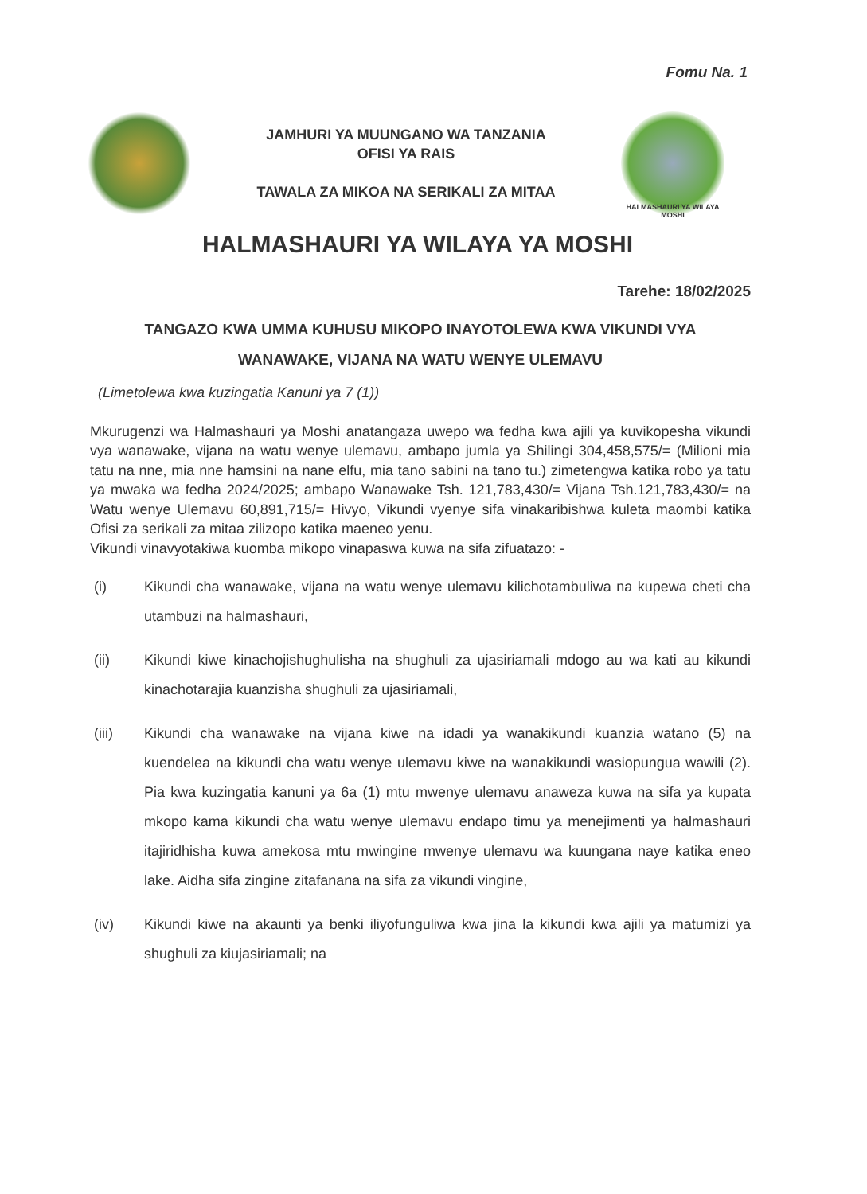Fomu Na. 1
JAMHURI YA MUUNGANO WA TANZANIA
OFISI YA RAIS
TAWALA ZA MIKOA NA SERIKALI ZA MITAA
HALMASHAURI YA WILAYA MOSHI
HALMASHAURI YA WILAYA YA MOSHI
Tarehe: 18/02/2025
TANGAZO KWA UMMA KUHUSU MIKOPO INAYOTOLEWA KWA VIKUNDI VYA
WANAWAKE, VIJANA NA WATU WENYE ULEMAVU
(Limetolewa kwa kuzingatia Kanuni ya 7 (1))
Mkurugenzi wa Halmashauri ya Moshi anatangaza uwepo wa fedha kwa ajili ya kuvikopesha vikundi vya wanawake, vijana na watu wenye ulemavu, ambapo jumla ya Shilingi 304,458,575/= (Milioni mia tatu na nne, mia nne hamsini na nane elfu, mia tano sabini na tano tu.) zimetengwa katika robo ya tatu ya mwaka wa fedha 2024/2025; ambapo Wanawake Tsh. 121,783,430/= Vijana Tsh.121,783,430/= na Watu wenye Ulemavu 60,891,715/= Hivyo, Vikundi vyenye sifa vinakaribishwa kuleta maombi katika Ofisi za serikali za mitaa zilizopo katika maeneo yenu.
Vikundi vinavyotakiwa kuomba mikopo vinapaswa kuwa na sifa zifuatazo: -
(i) Kikundi cha wanawake, vijana na watu wenye ulemavu kilichotambuliwa na kupewa cheti cha utambuzi na halmashauri,
(ii) Kikundi kiwe kinachojishughulisha na shughuli za ujasiriamali mdogo au wa kati au kikundi kinachotarajia kuanzisha shughuli za ujasiriamali,
(iii) Kikundi cha wanawake na vijana kiwe na idadi ya wanakikundi kuanzia watano (5) na kuendelea na kikundi cha watu wenye ulemavu kiwe na wanakikundi wasiopungua wawili (2). Pia kwa kuzingatia kanuni ya 6a (1) mtu mwenye ulemavu anaweza kuwa na sifa ya kupata mkopo kama kikundi cha watu wenye ulemavu endapo timu ya menejimenti ya halmashauri itajiridhisha kuwa amekosa mtu mwingine mwenye ulemavu wa kuungana naye katika eneo lake. Aidha sifa zingine zitafanana na sifa za vikundi vingine,
(iv) Kikundi kiwe na akaunti ya benki iliyofunguliwa kwa jina la kikundi kwa ajili ya matumizi ya shughuli za kiujasiriamali; na